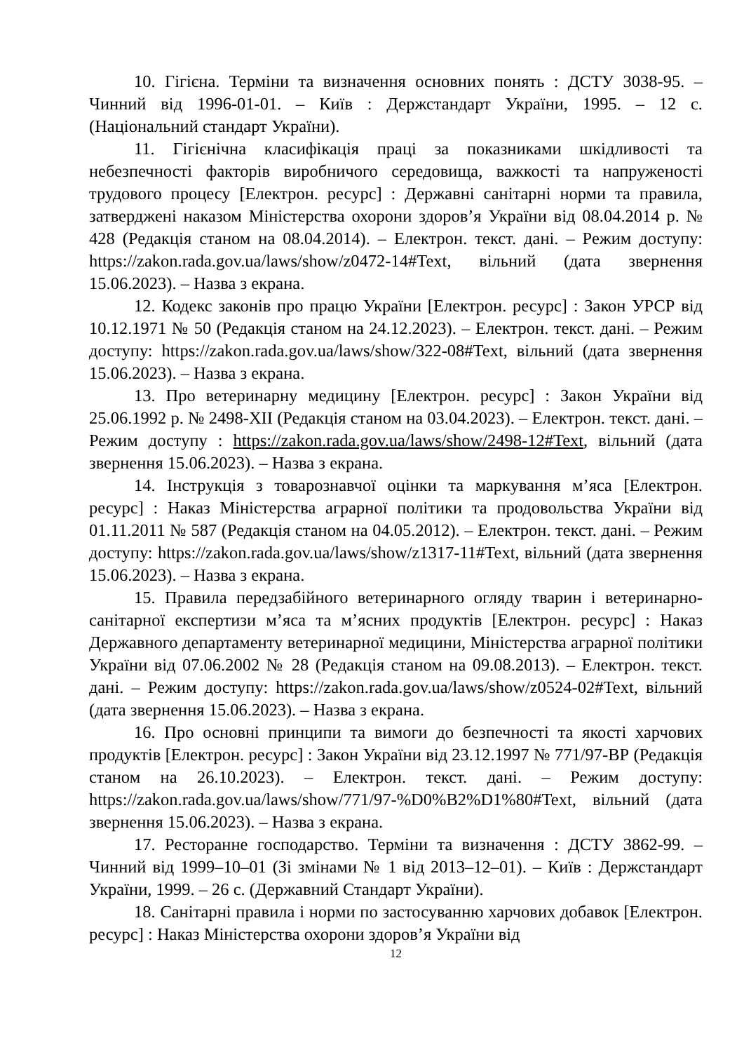10. Гігієна. Терміни та визначення основних понять : ДСТУ 3038-95. – Чинний від 1996-01-01. – Київ : Держстандарт України, 1995. – 12 с. (Національний стандарт України).
11. Гігієнічна класифікація праці за показниками шкідливості та небезпечності факторів виробничого середовища, важкості та напруженості трудового процесу [Електрон. ресурс] : Державні санітарні норми та правила, затверджені наказом Міністерства охорони здоров’я України від 08.04.2014 р. № 428 (Редакція станом на 08.04.2014). – Електрон. текст. дані. – Режим доступу: https://zakon.rada.gov.ua/laws/show/z0472-14#Text, вільний (дата звернення 15.06.2023). – Назва з екрана.
12. Кодекс законів про працю України [Електрон. ресурс] : Закон УРСР від 10.12.1971 № 50 (Редакція станом на 24.12.2023). – Електрон. текст. дані. – Режим доступу: https://zakon.rada.gov.ua/laws/show/322-08#Text, вільний (дата звернення 15.06.2023). – Назва з екрана.
13. Про ветеринарну медицину [Електрон. ресурс] : Закон України від 25.06.1992 р. № 2498-XII (Редакція станом на 03.04.2023). – Електрон. текст. дані. – Режим доступу : https://zakon.rada.gov.ua/laws/show/2498-12#Text, вільний (дата звернення 15.06.2023). – Назва з екрана.
14. Інструкція з товарознавчої оцінки та маркування м’яса [Електрон. ресурс] : Наказ Міністерства аграрної політики та продовольства України від 01.11.2011 № 587 (Редакція станом на 04.05.2012). – Електрон. текст. дані. – Режим доступу: https://zakon.rada.gov.ua/laws/show/z1317-11#Text, вільний (дата звернення 15.06.2023). – Назва з екрана.
15. Правила передзабійного ветеринарного огляду тварин і ветеринарно-санітарної експертизи м’яса та м’ясних продуктів [Електрон. ресурс] : Наказ Державного департаменту ветеринарної медицини, Міністерства аграрної політики України від 07.06.2002 № 28 (Редакція станом на 09.08.2013). – Електрон. текст. дані. – Режим доступу: https://zakon.rada.gov.ua/laws/show/z0524-02#Text, вільний (дата звернення 15.06.2023). – Назва з екрана.
16. Про основні принципи та вимоги до безпечності та якості харчових продуктів [Електрон. ресурс] : Закон України від 23.12.1997 № 771/97-ВР (Редакція станом на 26.10.2023). – Електрон. текст. дані. – Режим доступу: https://zakon.rada.gov.ua/laws/show/771/97-%D0%B2%D1%80#Text, вільний (дата звернення 15.06.2023). – Назва з екрана.
17. Ресторанне господарство. Терміни та визначення : ДСТУ 3862-99. – Чинний від 1999–10–01 (Зі змінами № 1 від 2013–12–01). – Київ : Держстандарт України, 1999. – 26 с. (Державний Стандарт України).
18. Санітарні правила і норми по застосуванню харчових добавок [Електрон. ресурс] : Наказ Міністерства охорони здоров’я України від
12